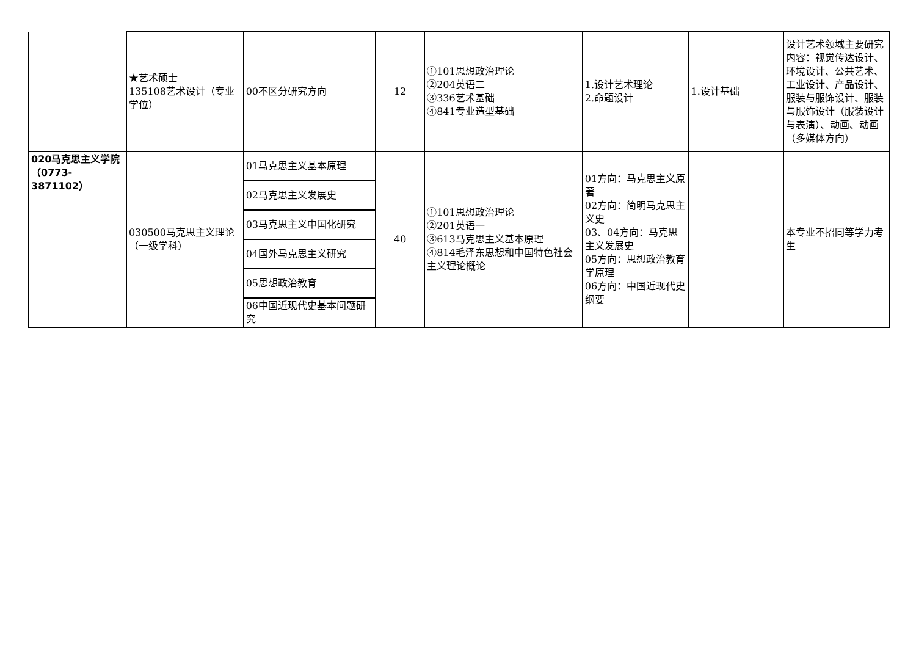| | ★艺术硕士 135108艺术设计（专业学位） | 00不区分研究方向 | 12 | ①101思想政治理论 ②204英语二 ③336艺术基础 ④841专业造型基础 | 1.设计艺术理论 2.命题设计 | 1.设计基础 | 设计艺术领域主要研究内容：视觉传达设计、环境设计、公共艺术、工业设计、产品设计、服装与服饰设计、服装与服饰设计（服装设计与表演）、动画、动画（多媒体方向） |
| 020马克思主义学院（0773-3871102） | 030500马克思主义理论（一级学科） | 01马克思主义基本原理 | 40 | ①101思想政治理论 ②201英语一 ③613马克思主义基本原理 ④814毛泽东思想和中国特色社会主义理论概论 | 01方向：马克思主义原著 02方向：简明马克思主义史 03、04方向：马克思主义发展史 05方向：思想政治教育学原理 06方向：中国近现代史纲要 | | 本专业不招同等学力考生 |
| | | 02马克思主义发展史 | | | | | |
| | | 03马克思主义中国化研究 | | | | | |
| | | 04国外马克思主义研究 | | | | | |
| | | 05思想政治教育 | | | | | |
| | | 06中国近现代史基本问题研究 | | | | | |